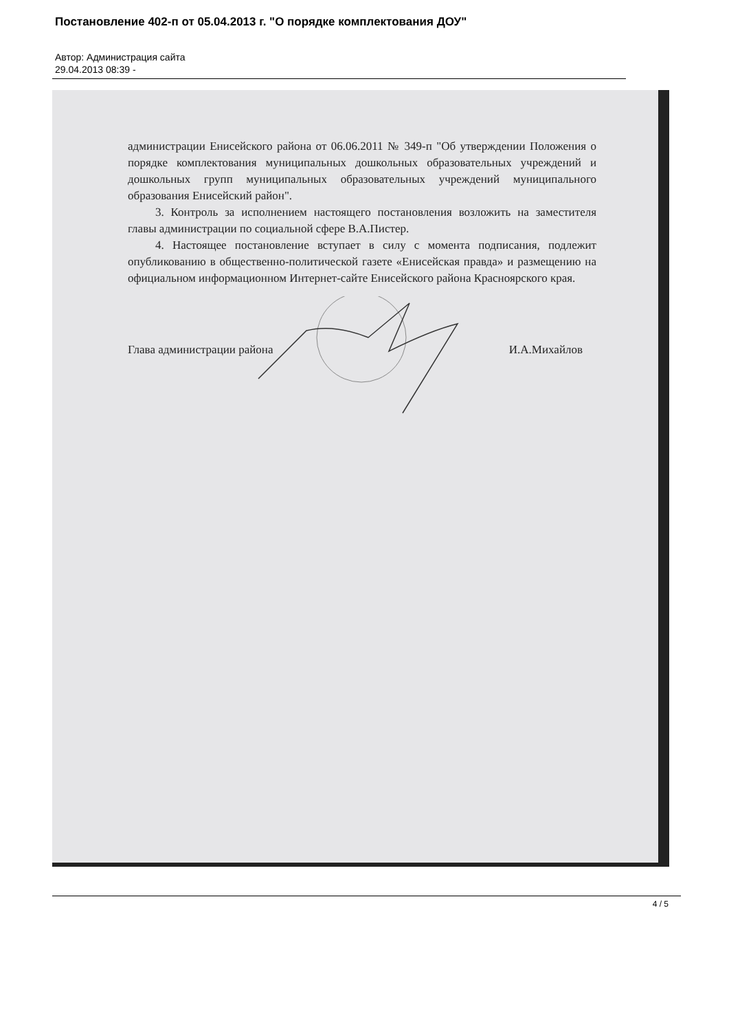Постановление 402-п от 05.04.2013 г. "О порядке комплектования ДОУ"
Автор: Администрация сайта
29.04.2013 08:39 -
администрации Енисейского района от 06.06.2011 № 349-п "Об утверждении Положения о порядке комплектования муниципальных дошкольных образовательных учреждений и дошкольных групп муниципальных образовательных учреждений муниципального образования Енисейский район".
3. Контроль за исполнением настоящего постановления возложить на заместителя главы администрации по социальной сфере В.А.Пистер.
4. Настоящее постановление вступает в силу с момента подписания, подлежит опубликованию в общественно-политической газете «Енисейская правда» и размещению на официальном информационном Интернет-сайте Енисейского района Красноярского края.
Глава администрации района И.А.Михайлов
4 / 5